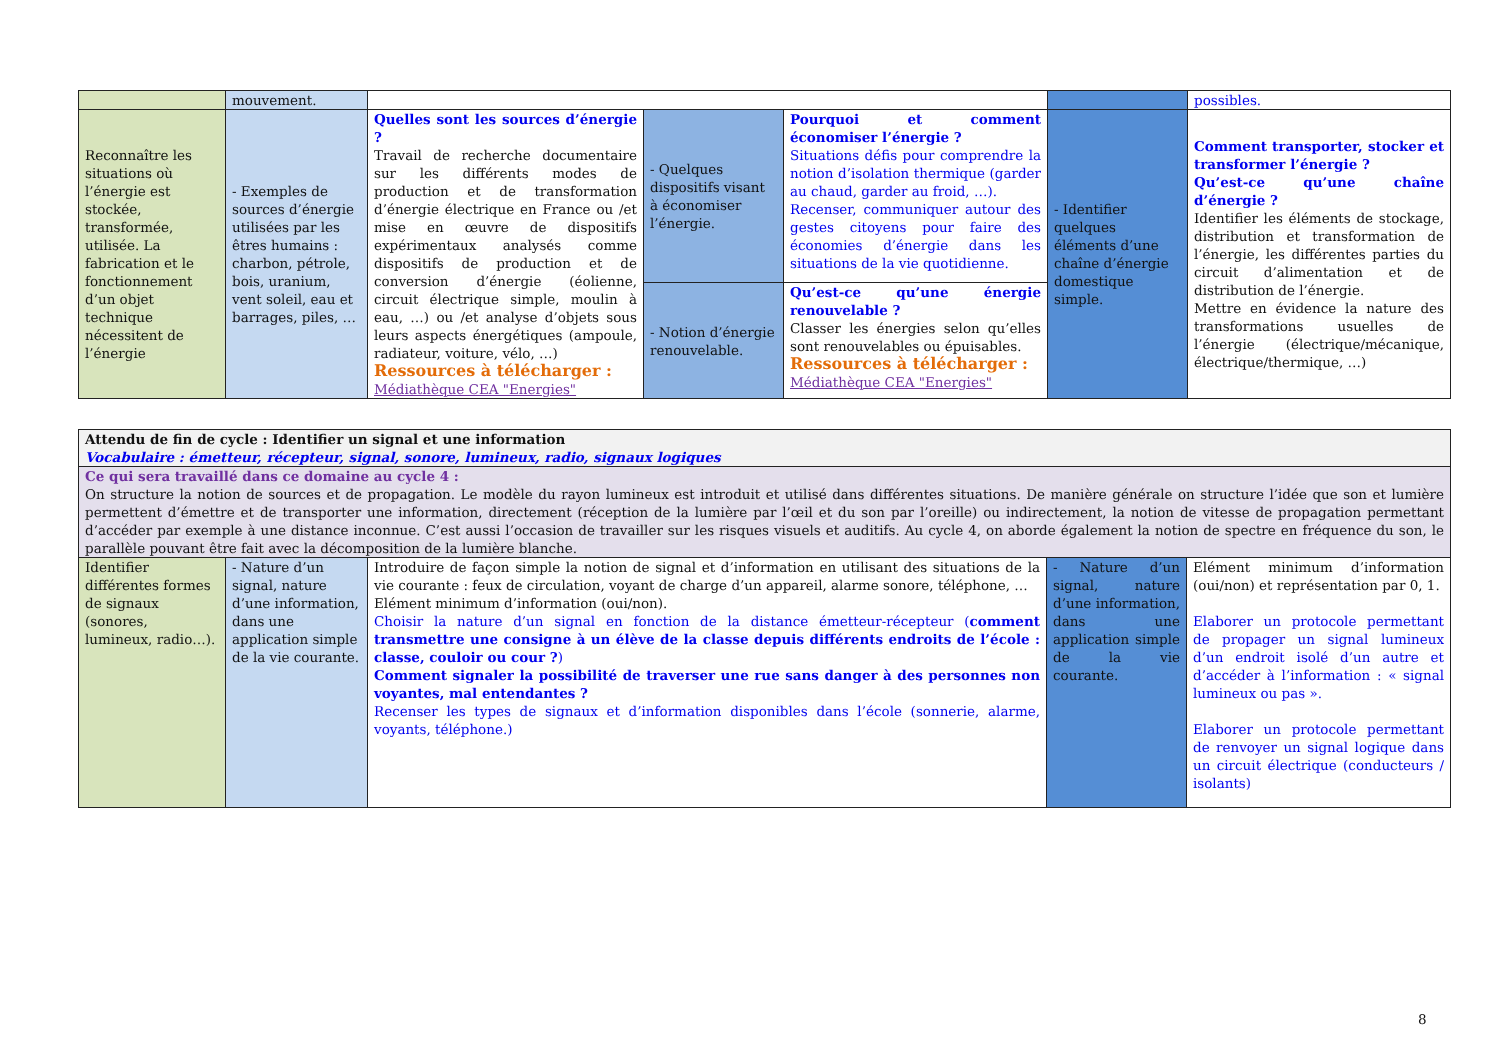| | mouvement. | | | | | possibles. |
| Reconnaître les situations où l’énergie est stockée, transformée, utilisée. La fabrication et le fonctionnement d’un objet technique nécessitent de l’énergie | - Exemples de sources d’énergie utilisées par les êtres humains : charbon, pétrole, bois, uranium, vent soleil, eau et barrages, piles, … | Quelles sont les sources d’énergie ? Travail de recherche documentaire sur les différents modes de production et de transformation d’énergie électrique en France ou /et mise en œuvre de dispositifs expérimentaux analysés comme dispositifs de production et de conversion d’énergie (éolienne, circuit électrique simple, moulin à eau, …) ou /et analyse d’objets sous leurs aspects énergétiques (ampoule, radiateur, voiture, vélo, …) Ressources à télécharger : Médiathèque CEA "Energies" | - Quelques dispositifs visant à économiser l’énergie. | Pourquoi et comment économiser l’énergie ? Situations défis pour comprendre la notion d’isolation thermique (garder au chaud, garder au froid, …). Recenser, communiquer autour des gestes citoyens pour faire des économies d’énergie dans les situations de la vie quotidienne. | - Identifier quelques éléments d’une chaîne d’énergie domestique simple. | Comment transporter, stocker et transformer l’énergie ? Qu’est-ce qu’une chaîne d’énergie ? Identifier les éléments de stockage, distribution et transformation de l’énergie, les différentes parties du circuit d’alimentation et de distribution de l’énergie. Mettre en évidence la nature des transformations usuelles de l’énergie (électrique/mécanique, électrique/thermique, …) |
| | | | - Notion d’énergie renouvelable. | Qu’est-ce qu’une énergie renouvelable ? Classer les énergies selon qu’elles sont renouvelables ou épuisables. Ressources à télécharger : Médiathèque CEA "Energies" | | |
| Attendu de fin de cycle : Identifier un signal et une information Vocabulaire : émetteur, récepteur, signal, sonore, lumineux, radio, signaux logiques | | | | |
| Ce qui sera travaillé dans ce domaine au cycle 4 : On structure la notion de sources et de propagation. Le modèle du rayon lumineux est introduit et utilisé dans différentes situations. De manière générale on structure l’idée que son et lumière permettent d’émettre et de transporter une information, directement (réception de la lumière par l’œil et du son par l’oreille) ou indirectement, la notion de vitesse de propagation permettant d’accéder par exemple à une distance inconnue. C’est aussi l’occasion de travailler sur les risques visuels et auditifs. Au cycle 4, on aborde également la notion de spectre en fréquence du son, le parallèle pouvant être fait avec la décomposition de la lumière blanche. | | | | |
| Identifier différentes formes de signaux (sonores, lumineux, radio…). | - Nature d’un signal, nature d’une information, dans une application simple de la vie courante. | Introduire de façon simple la notion de signal et d’information en utilisant des situations de la vie courante : feux de circulation, voyant de charge d’un appareil, alarme sonore, téléphone, … Elément minimum d’information (oui/non). Choisir la nature d’un signal en fonction de la distance émetteur-récepteur ( comment transmettre une consigne à un élève de la classe depuis différents endroits de l’école : classe, couloir ou cour ? ) Comment signaler la possibilité de traverser une rue sans danger à des personnes non voyantes, mal entendantes ? Recenser les types de signaux et d’information disponibles dans l’école (sonnerie, alarme, voyants, téléphone.) | - Nature d’un signal, nature d’une information, dans une application simple de la vie courante. | Elément minimum d’information (oui/non) et représentation par 0, 1. Elaborer un protocole permettant de propager un signal lumineux d’un endroit isolé d’un autre et d’accéder à l’information : « signal lumineux ou pas ». Elaborer un protocole permettant de renvoyer un signal logique dans un circuit électrique (conducteurs / isolants) |
8